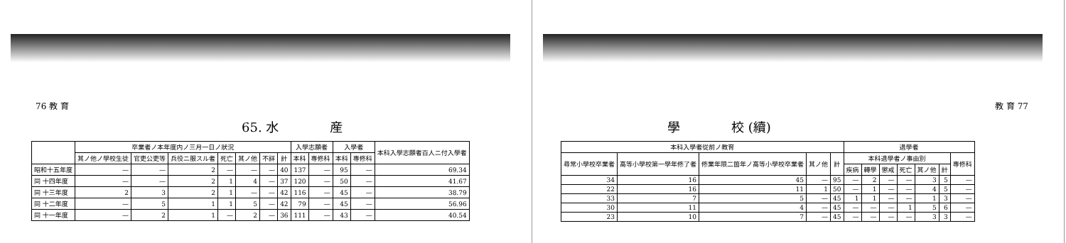76 教 育
65. 水　　　　産
| | 卒業者ノ本年度内ノ三月一日ノ狀況 | | | | | | | 入學志願者 | | 入學者 | | 本科入學志願者百人ニ付入學者 |
| --- | --- | --- | --- | --- | --- | --- | --- | --- | --- | --- | --- | --- |
| | 其ノ他ノ學校生徒 | 官吏公吏等 | 兵役ニ服スル者 | 死亡 | 其ノ他 | 不詳 | 計 | 本科 | 專修科 | 本科 | 專修科 | |
| 昭和十五年度 | — | — | 2 | — | — | — | 40 | 137 | — | 95 | — | 69.34 |
| 同 十四年度 | — | — | 2 | 1 | 4 | — | 37 | 120 | — | 50 | — | 41.67 |
| 同 十三年度 | 2 | 3 | 2 | 1 | — | — | 42 | 116 | — | 45 | — | 38.79 |
| 同 十二年度 | — | 5 | 1 | 1 | 5 | — | 42 | 79 | — | 45 | — | 56.96 |
| 同 十一年度 | — | 2 | 1 | — | 2 | — | 36 | 111 | — | 43 | — | 40.54 |
教 育 77
學　　　　校 (續)
| 本科入學者從前ノ教育 | | | | | 退學者 | | | | | | |
| --- | --- | --- | --- | --- | --- | --- | --- | --- | --- | --- | --- |
| 尋常小學校卒業者 | 高等小學校第一學年修了者 | 修業年限二箇年ノ高等小學校卒業者 | 其ノ他 | 計 | 本科退學者ノ事由別 | | | | | | 專修科 |
| | | | | | 疾病 | 轉學 | 懲戒 | 死亡 | 其ノ他 | 計 | |
| 34 | 16 | 45 | — | 95 | — | 2 | — | — | 3 | 5 | — |
| 22 | 16 | 11 | 1 | 50 | — | 1 | — | — | 4 | 5 | — |
| 33 | 7 | 5 | — | 45 | 1 | 1 | — | — | 1 | 3 | — |
| 30 | 11 | 4 | — | 45 | — | — | — | 1 | 5 | 6 | — |
| 23 | 10 | 7 | — | 45 | — | — | — | — | 3 | 3 | — |